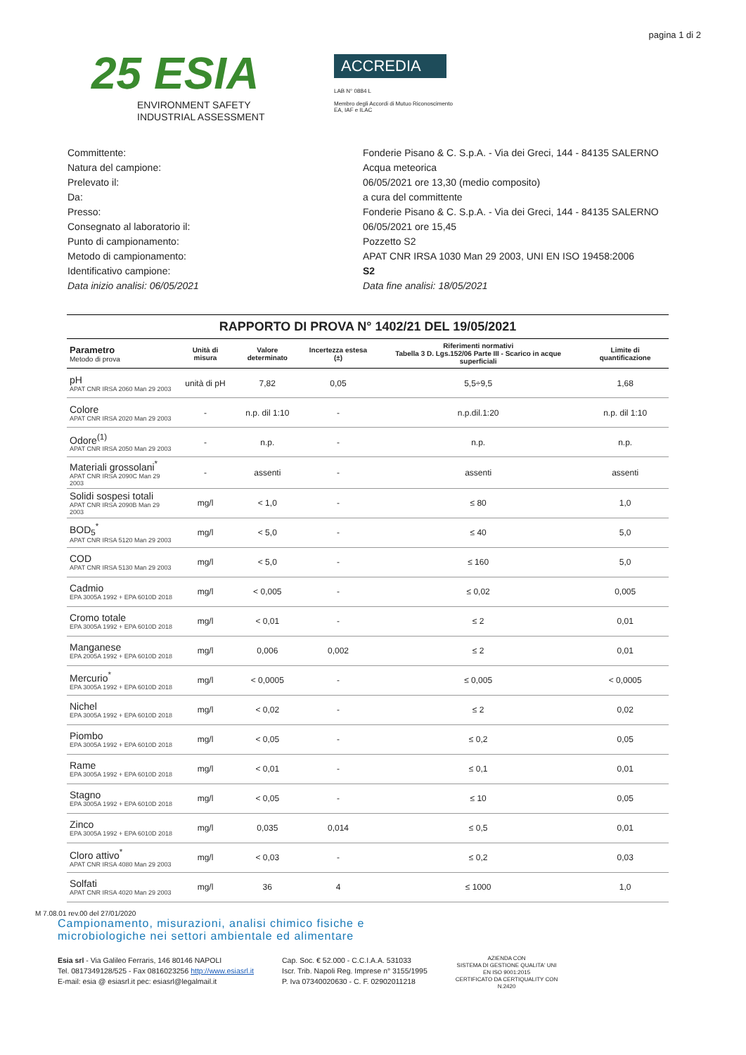pagina 1 di 2
25 ESIA
ENVIRONMENT SAFETY
INDUSTRIAL ASSESSMENT
ACCREDIA
LAB N° 0884 L
Membro degli Accordi di Mutuo Riconoscimento
EA, IAF e ILAC
Committente:
Fonderie Pisano & C. S.p.A. - Via dei Greci, 144 - 84135 SALERNO
Natura del campione:
Acqua meteorica
Prelevato il:
06/05/2021 ore 13,30 (medio composito)
Da:
a cura del committente
Presso:
Fonderie Pisano & C. S.p.A. - Via dei Greci, 144 - 84135 SALERNO
Consegnato al laboratorio il:
06/05/2021 ore 15,45
Punto di campionamento:
Pozzetto S2
Metodo di campionamento:
APAT CNR IRSA 1030 Man 29 2003, UNI EN ISO 19458:2006
Identificativo campione:
S2
Data inizio analisi: 06/05/2021
Data fine analisi: 18/05/2021
RAPPORTO DI PROVA N° 1402/21 DEL 19/05/2021
| Parametro Metodo di prova | Unità di misura | Valore determinato | Incertezza estesa (±) | Riferimenti normativi Tabella 3 D. Lgs.152/06 Parte III - Scarico in acque superficiali | Limite di quantificazione |
| --- | --- | --- | --- | --- | --- |
| pH APAT CNR IRSA 2060 Man 29 2003 | unità di pH | 7,82 | 0,05 | 5,5÷9,5 | 1,68 |
| Colore APAT CNR IRSA 2020 Man 29 2003 | - | n.p. dil 1:10 | - | n.p.dil.1:20 | n.p. dil 1:10 |
| Odore<sup>(1)</sup> APAT CNR IRSA 2050 Man 29 2003 | - | n.p. | - | n.p. | n.p. |
| Materiali grossolani<sup>*</sup> APAT CNR IRSA 2090C Man 29 2003 | - | assenti | - | assenti | assenti |
| Solidi sospesi totali APAT CNR IRSA 2090B Man 29 2003 | mg/l | < 1,0 | - | ≤ 80 | 1,0 |
| BOD<sub>5</sub><sup>*</sup> APAT CNR IRSA 5120 Man 29 2003 | mg/l | < 5,0 | - | ≤ 40 | 5,0 |
| COD APAT CNR IRSA 5130 Man 29 2003 | mg/l | < 5,0 | - | ≤ 160 | 5,0 |
| Cadmio EPA 3005A 1992 + EPA 6010D 2018 | mg/l | < 0,005 | - | ≤ 0,02 | 0,005 |
| Cromo totale EPA 3005A 1992 + EPA 6010D 2018 | mg/l | < 0,01 | - | ≤ 2 | 0,01 |
| Manganese EPA 2005A 1992 + EPA 6010D 2018 | mg/l | 0,006 | 0,002 | ≤ 2 | 0,01 |
| Mercurio<sup>*</sup> EPA 3005A 1992 + EPA 6010D 2018 | mg/l | < 0,0005 | - | ≤ 0,005 | < 0,0005 |
| Nichel EPA 3005A 1992 + EPA 6010D 2018 | mg/l | < 0,02 | - | ≤ 2 | 0,02 |
| Piombo EPA 3005A 1992 + EPA 6010D 2018 | mg/l | < 0,05 | - | ≤ 0,2 | 0,05 |
| Rame EPA 3005A 1992 + EPA 6010D 2018 | mg/l | < 0,01 | - | ≤ 0,1 | 0,01 |
| Stagno EPA 3005A 1992 + EPA 6010D 2018 | mg/l | < 0,05 | - | ≤ 10 | 0,05 |
| Zinco EPA 3005A 1992 + EPA 6010D 2018 | mg/l | 0,035 | 0,014 | ≤ 0,5 | 0,01 |
| Cloro attivo<sup>*</sup> APAT CNR IRSA 4080 Man 29 2003 | mg/l | < 0,03 | - | ≤ 0,2 | 0,03 |
| Solfati APAT CNR IRSA 4020 Man 29 2003 | mg/l | 36 | 4 | ≤ 1000 | 1,0 |
M 7.08.01 rev.00 del 27/01/2020
Campionamento, misurazioni, analisi chimico fisiche e
microbiologiche nei settori ambientale ed alimentare
Esia srl - Via Galileo Ferraris, 146 80146 NAPOLI
Tel. 0817349128/525 - Fax 0816023256 http://www.esiasrl.it
E-mail: esia @ esiasrl.it pec: esiasrl@legalmail.it
Cap. Soc. € 52.000 - C.C.I.A.A. 531033
Iscr. Trib. Napoli Reg. Imprese n° 3155/1995
P. Iva 07340020630 - C. F. 02902011218
AZIENDA CON
SISTEMA DI GESTIONE QUALITA' UNI
EN ISO 9001:2015
CERTIFICATO DA CERTIQUALITY CON
N.2420